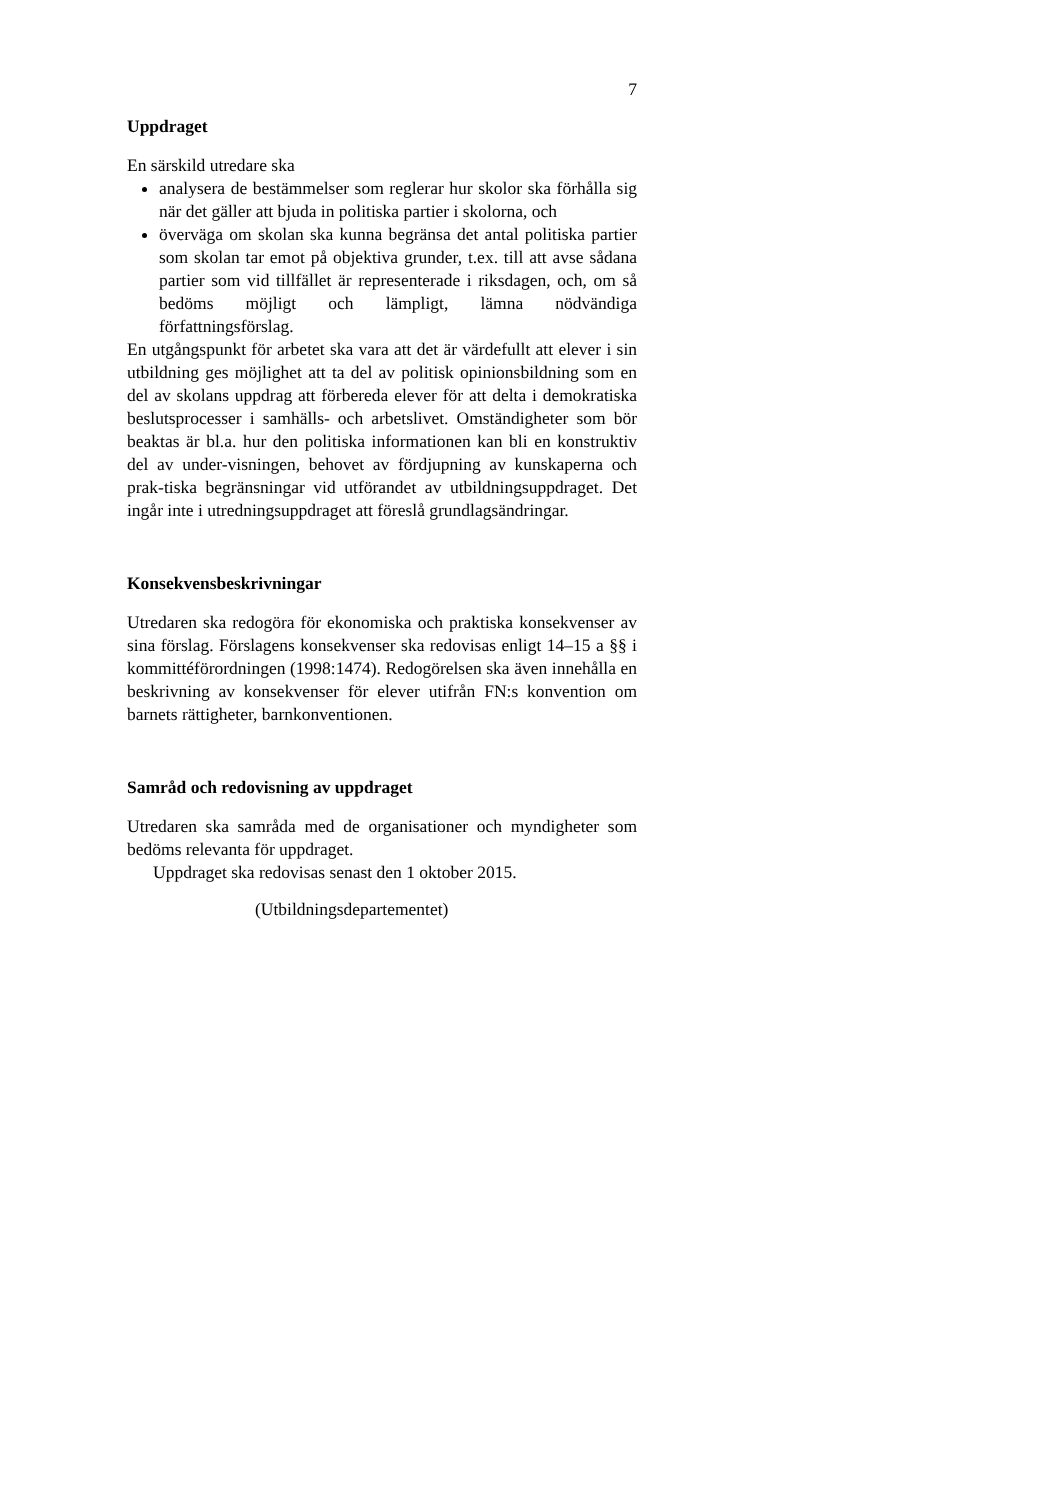7
Uppdraget
En särskild utredare ska
analysera de bestämmelser som reglerar hur skolor ska förhålla sig när det gäller att bjuda in politiska partier i skolorna, och
överväga om skolan ska kunna begränsa det antal politiska partier som skolan tar emot på objektiva grunder, t.ex. till att avse sådana partier som vid tillfället är representerade i riksdagen, och, om så bedöms möjligt och lämpligt, lämna nödvändiga författningsförslag.
En utgångspunkt för arbetet ska vara att det är värdefullt att elever i sin utbildning ges möjlighet att ta del av politisk opinionsbildning som en del av skolans uppdrag att förbereda elever för att delta i demokratiska beslutsprocesser i samhälls- och arbetslivet. Omständigheter som bör beaktas är bl.a. hur den politiska informationen kan bli en konstruktiv del av under-visningen, behovet av fördjupning av kunskaperna och prak-tiska begränsningar vid utförandet av utbildningsuppdraget. Det ingår inte i utredningsuppdraget att föreslå grundlagsändringar.
Konsekvensbeskrivningar
Utredaren ska redogöra för ekonomiska och praktiska konsekvenser av sina förslag. Förslagens konsekvenser ska redovisas enligt 14–15 a §§ i kommittéförordningen (1998:1474). Redogörelsen ska även innehålla en beskrivning av konsekvenser för elever utifrån FN:s konvention om barnets rättigheter, barnkonventionen.
Samråd och redovisning av uppdraget
Utredaren ska samråda med de organisationer och myndigheter som bedöms relevanta för uppdraget.
Uppdraget ska redovisas senast den 1 oktober 2015.
(Utbildningsdepartementet)